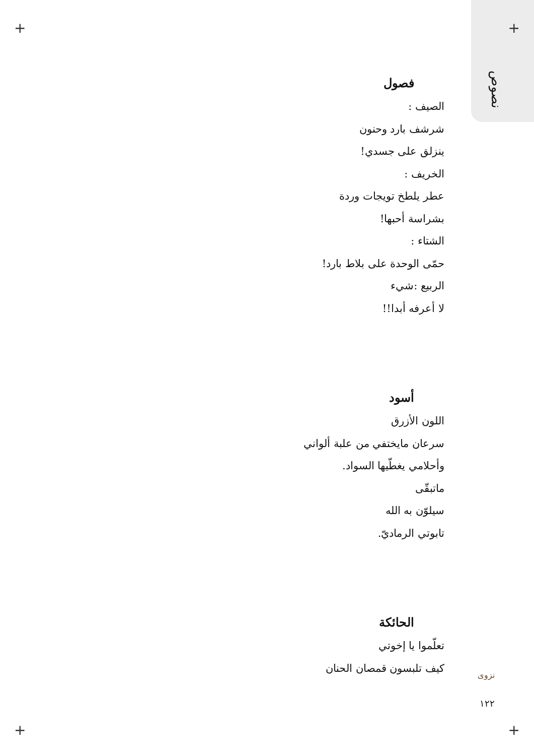نصوص
فصول
الصيف :
شرشف بارد وحنون
ينزلق على جسدي!
الخريف :
عطر يلطخ تويجات وردة
بشراسة أحبها!
الشتاء :
حمّى الوحدة على بلاط بارد!
الربيع :شيء
لا أعرفه أبدا!!
أسود
اللون الأزرق
سرعان مايختفي من علبة ألواني
وأحلامي يغطّيها السواد.
ماتبقّى
سيلوّن به الله
تابوتي الرماديّ.
الحائكة
تعلّموا يا إخوتي
كيف تلبسون قمصان الحنان
نزوى
١٢٢
+ +
+ +